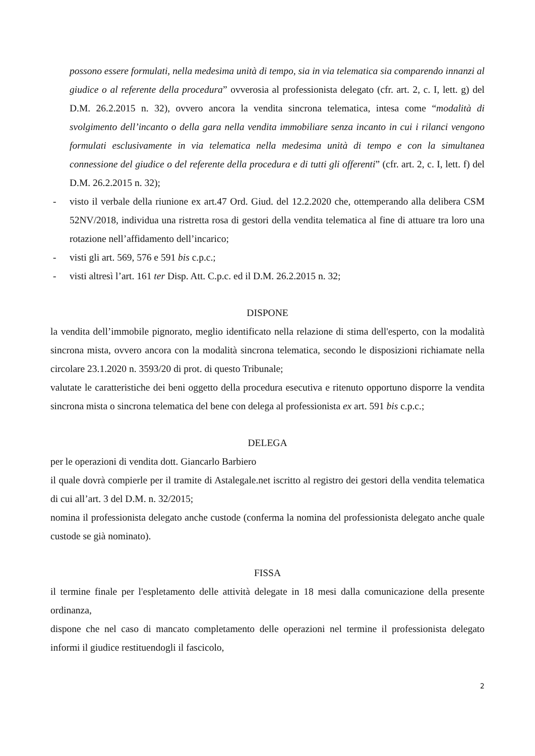possono essere formulati, nella medesima unità di tempo, sia in via telematica sia comparendo innanzi al giudice o al referente della procedura” ovverosia al professionista delegato (cfr. art. 2, c. I, lett. g) del D.M. 26.2.2015 n. 32), ovvero ancora la vendita sincrona telematica, intesa come “modalità di svolgimento dell’incanto o della gara nella vendita immobiliare senza incanto in cui i rilanci vengono formulati esclusivamente in via telematica nella medesima unità di tempo e con la simultanea connessione del giudice o del referente della procedura e di tutti gli offerenti” (cfr. art. 2, c. I, lett. f) del D.M. 26.2.2015 n. 32);
- visto il verbale della riunione ex art.47 Ord. Giud. del 12.2.2020 che, ottemperando alla delibera CSM 52NV/2018, individua una ristretta rosa di gestori della vendita telematica al fine di attuare tra loro una rotazione nell’affidamento dell’incarico;
- visti gli art. 569, 576 e 591 bis c.p.c.;
- visti altresì l’art. 161 ter Disp. Att. C.p.c. ed il D.M. 26.2.2015 n. 32;
DISPONE
la vendita dell’immobile pignorato, meglio identificato nella relazione di stima dell'esperto, con la modalità sincrona mista, ovvero ancora con la modalità sincrona telematica, secondo le disposizioni richiamate nella circolare 23.1.2020 n. 3593/20 di prot. di questo Tribunale;
valutate le caratteristiche dei beni oggetto della procedura esecutiva e ritenuto opportuno disporre la vendita sincrona mista o sincrona telematica del bene con delega al professionista ex art. 591 bis c.p.c.;
DELEGA
per le operazioni di vendita dott. Giancarlo Barbiero
il quale dovrà compierle per il tramite di Astalegale.net iscritto al registro dei gestori della vendita telematica di cui all’art. 3 del D.M. n. 32/2015;
nomina il professionista delegato anche custode (conferma la nomina del professionista delegato anche quale custode se già nominato).
FISSA
il termine finale per l'espletamento delle attività delegate in 18 mesi dalla comunicazione della presente ordinanza,
dispone che nel caso di mancato completamento delle operazioni nel termine il professionista delegato informi il giudice restituendogli il fascicolo,
2